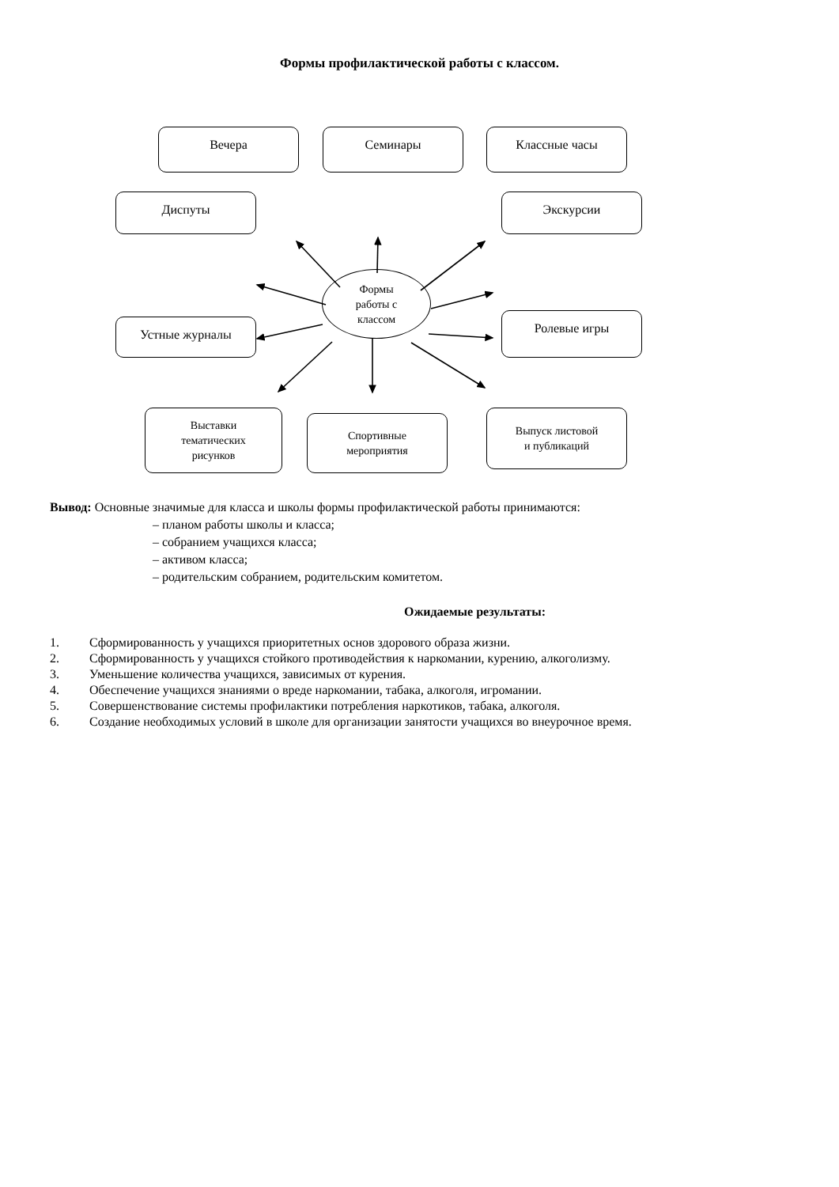Формы профилактической работы с классом.
Вечера Семинары Классные часы
Диспуты Экскурсии
Формы
работы с
классом
Устные журналы Ролевые игры
Выставки
тематических
рисунков
Спортивные
мероприятия
Выпуск листовой
и публикаций
Вывод: Основные значимые для класса и школы формы профилактической работы принимаются:
– планом работы школы и класса;
– собранием учащихся класса;
– активом класса;
– родительским собранием, родительским комитетом.
Ожидаемые результаты:
1. Сформированность у учащихся приоритетных основ здорового образа жизни.
2. Сформированность у учащихся стойкого противодействия к наркомании, курению, алкоголизму.
3. Уменьшение количества учащихся, зависимых от курения.
4. Обеспечение учащихся знаниями о вреде наркомании, табака, алкоголя, игромании.
5. Совершенствование системы профилактики потребления наркотиков, табака, алкоголя.
6. Создание необходимых условий в школе для организации занятости учащихся во внеурочное время.